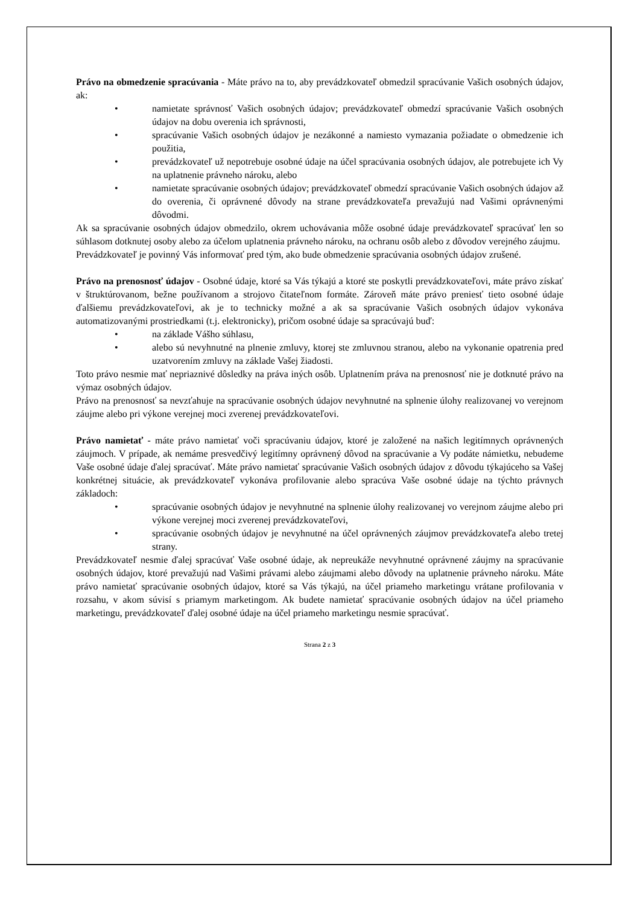Právo na obmedzenie spracúvania - Máte právo na to, aby prevádzkovateľ obmedzil spracúvanie Vašich osobných údajov, ak:
• namietate správnosť Vašich osobných údajov; prevádzkovateľ obmedzí spracúvanie Vašich osobných údajov na dobu overenia ich správnosti,
• spracúvanie Vašich osobných údajov je nezákonné a namiesto vymazania požiadate o obmedzenie ich použitia,
• prevádzkovateľ už nepotrebuje osobné údaje na účel spracúvania osobných údajov, ale potrebujete ich Vy na uplatnenie právneho nároku, alebo
• namietate spracúvanie osobných údajov; prevádzkovateľ obmedzí spracúvanie Vašich osobných údajov až do overenia, či oprávnené dôvody na strane prevádzkovateľa prevažujú nad Vašimi oprávnenými dôvodmi.
Ak sa spracúvanie osobných údajov obmedzilo, okrem uchovávania môže osobné údaje prevádzkovateľ spracúvať len so súhlasom dotknutej osoby alebo za účelom uplatnenia právneho nároku, na ochranu osôb alebo z dôvodov verejného záujmu.
Prevádzkovateľ je povinný Vás informovať pred tým, ako bude obmedzenie spracúvania osobných údajov zrušené.
Právo na prenosnosť údajov - Osobné údaje, ktoré sa Vás týkajú a ktoré ste poskytli prevádzkovateľovi, máte právo získať v štruktúrovanom, bežne používanom a strojovo čitateľnom formáte. Zároveň máte právo preniesť tieto osobné údaje ďalšiemu prevádzkovateľovi, ak je to technicky možné a ak sa spracúvanie Vašich osobných údajov vykonáva automatizovanými prostriedkami (t.j. elektronicky), pričom osobné údaje sa spracúvajú buď:
• na základe Vášho súhlasu,
• alebo sú nevyhnutné na plnenie zmluvy, ktorej ste zmluvnou stranou, alebo na vykonanie opatrenia pred uzatvorením zmluvy na základe Vašej žiadosti.
Toto právo nesmie mať nepriaznivé dôsledky na práva iných osôb. Uplatnením práva na prenosnosť nie je dotknuté právo na výmaz osobných údajov.
Právo na prenosnosť sa nevzťahuje na spracúvanie osobných údajov nevyhnutné na splnenie úlohy realizovanej vo verejnom záujme alebo pri výkone verejnej moci zverenej prevádzkovateľovi.
Právo namietať - máte právo namietať voči spracúvaniu údajov, ktoré je založené na našich legitímnych oprávnených záujmoch. V prípade, ak nemáme presvedčivý legitímny oprávnený dôvod na spracúvanie a Vy podáte námietku, nebudeme Vaše osobné údaje ďalej spracúvať. Máte právo namietať spracúvanie Vašich osobných údajov z dôvodu týkajúceho sa Vašej konkrétnej situácie, ak prevádzkovateľ vykonáva profilovanie alebo spracúva Vaše osobné údaje na týchto právnych základoch:
• spracúvanie osobných údajov je nevyhnutné na splnenie úlohy realizovanej vo verejnom záujme alebo pri výkone verejnej moci zverenej prevádzkovateľovi,
• spracúvanie osobných údajov je nevyhnutné na účel oprávnených záujmov prevádzkovateľa alebo tretej strany.
Prevádzkovateľ nesmie ďalej spracúvať Vaše osobné údaje, ak nepreukáže nevyhnutné oprávnené záujmy na spracúvanie osobných údajov, ktoré prevažujú nad Vašimi právami alebo záujmami alebo dôvody na uplatnenie právneho nároku. Máte právo namietať spracúvanie osobných údajov, ktoré sa Vás týkajú, na účel priameho marketingu vrátane profilovania v rozsahu, v akom súvisí s priamym marketingom. Ak budete namietať spracúvanie osobných údajov na účel priameho marketingu, prevádzkovateľ ďalej osobné údaje na účel priameho marketingu nesmie spracúvať.
Strana 2 z 3